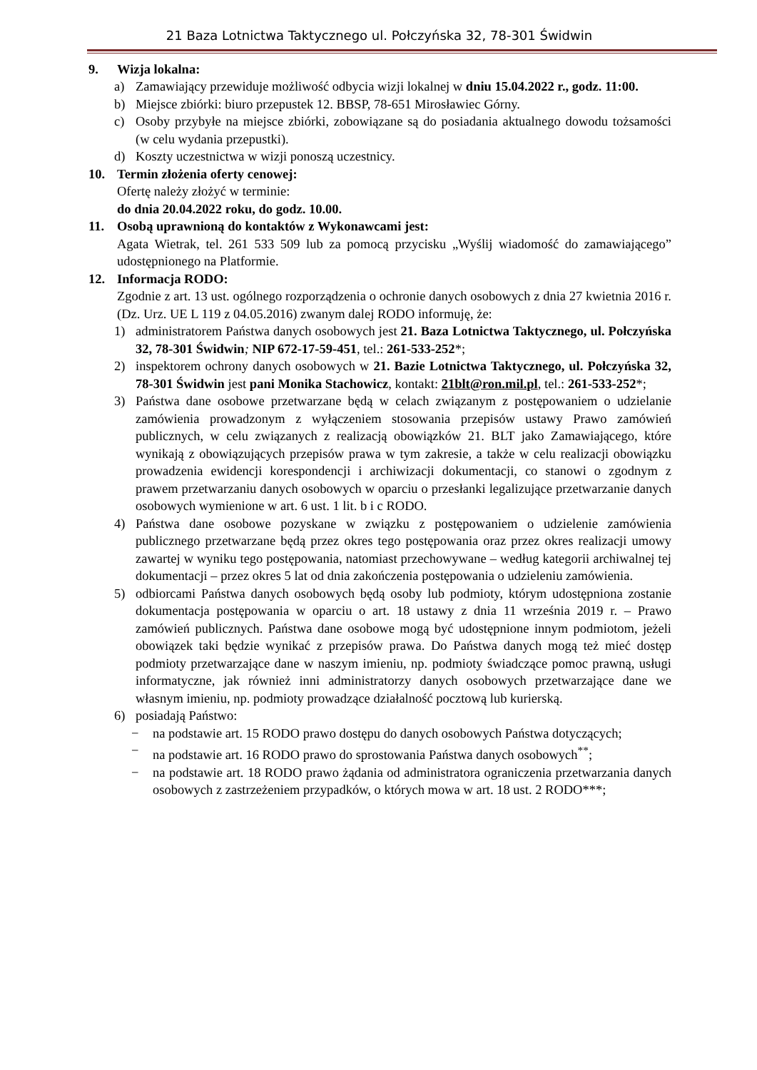21 Baza Lotnictwa Taktycznego ul. Połczyńska 32, 78-301 Świdwin
9. Wizja lokalna:
a) Zamawiający przewiduje możliwość odbycia wizji lokalnej w dniu 15.04.2022 r., godz. 11:00.
b) Miejsce zbiórki: biuro przepustek 12. BBSP, 78-651 Mirosławiec Górny.
c) Osoby przybyłe na miejsce zbiórki, zobowiązane są do posiadania aktualnego dowodu tożsamości (w celu wydania przepustki).
d) Koszty uczestnictwa w wizji ponoszą uczestnicy.
10. Termin złożenia oferty cenowej:
Ofertę należy złożyć w terminie:
do dnia 20.04.2022 roku, do godz. 10.00.
11. Osobą uprawnioną do kontaktów z Wykonawcami jest:
Agata Wietrak, tel. 261 533 509 lub za pomocą przycisku „Wyślij wiadomość do zamawiającego” udostępnionego na Platformie.
12. Informacja RODO:
Zgodnie z art. 13 ust. ogólnego rozporządzenia o ochronie danych osobowych z dnia 27 kwietnia 2016 r. (Dz. Urz. UE L 119 z 04.05.2016) zwanym dalej RODO informuję, że:
1) administratorem Państwa danych osobowych jest 21. Baza Lotnictwa Taktycznego, ul. Połczyńska 32, 78-301 Świdwin; NIP 672-17-59-451, tel.: 261-533-252*;
2) inspektorem ochrony danych osobowych w 21. Bazie Lotnictwa Taktycznego, ul. Połczyńska 32, 78-301 Świdwin jest pani Monika Stachowicz, kontakt: 21blt@ron.mil.pl, tel.: 261-533-252*;
3) Państwa dane osobowe przetwarzane będą w celach związanym z postępowaniem o udzielanie zamówienia prowadzonym z wyłączeniem stosowania przepisów ustawy Prawo zamówień publicznych, w celu związanych z realizacją obowiązków 21. BLT jako Zamawiającego, które wynikają z obowiązujących przepisów prawa w tym zakresie, a także w celu realizacji obowiązku prowadzenia ewidencji korespondencji i archiwizacji dokumentacji, co stanowi o zgodnym z prawem przetwarzaniu danych osobowych w oparciu o przesłanki legalizujące przetwarzanie danych osobowych wymienione w art. 6 ust. 1 lit. b i c RODO.
4) Państwa dane osobowe pozyskane w związku z postępowaniem o udzielenie zamówienia publicznego przetwarzane będą przez okres tego postępowania oraz przez okres realizacji umowy zawartej w wyniku tego postępowania, natomiast przechowywane – według kategorii archiwalnej tej dokumentacji – przez okres 5 lat od dnia zakończenia postępowania o udzieleniu zamówienia.
5) odbiorcami Państwa danych osobowych będą osoby lub podmioty, którym udostępniona zostanie dokumentacja postępowania w oparciu o art. 18 ustawy z dnia 11 września 2019 r. – Prawo zamówień publicznych. Państwa dane osobowe mogą być udostępnione innym podmiotom, jeżeli obowiązek taki będzie wynikać z przepisów prawa. Do Państwa danych mogą też mieć dostęp podmioty przetwarzające dane w naszym imieniu, np. podmioty świadczące pomoc prawną, usługi informatyczne, jak również inni administratorzy danych osobowych przetwarzające dane we własnym imieniu, np. podmioty prowadzące działalność pocztową lub kurierską.
6) posiadają Państwo:
− na podstawie art. 15 RODO prawo dostępu do danych osobowych Państwa dotyczących;
− na podstawie art. 16 RODO prawo do sprostowania Państwa danych osobowych<sup>**</sup>;
− na podstawie art. 18 RODO prawo żądania od administratora ograniczenia przetwarzania danych osobowych z zastrzeżeniem przypadków, o których mowa w art. 18 ust. 2 RODO***;